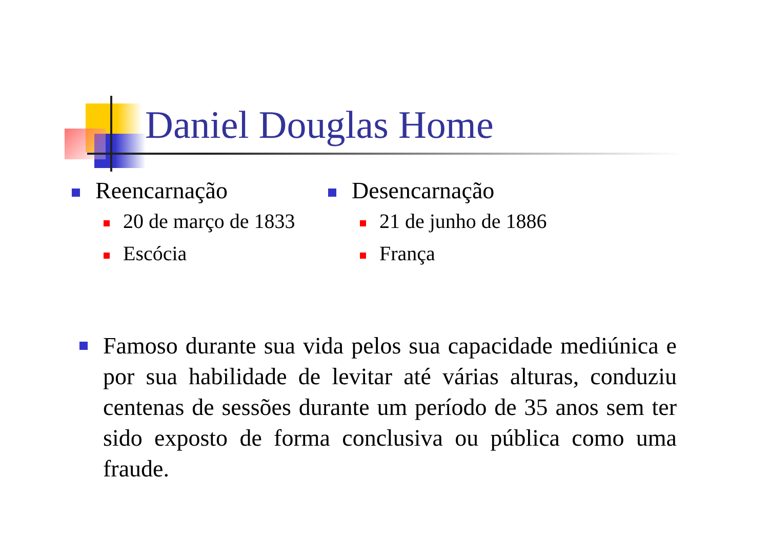Daniel Douglas Home
Reencarnação
20 de março de 1833
Escócia
Desencarnação
21 de junho de 1886
França
Famoso durante sua vida pelos sua capacidade mediúnica e por sua habilidade de levitar até várias alturas, conduziu centenas de sessões durante um período de 35 anos sem ter sido exposto de forma conclusiva ou pública como uma fraude.